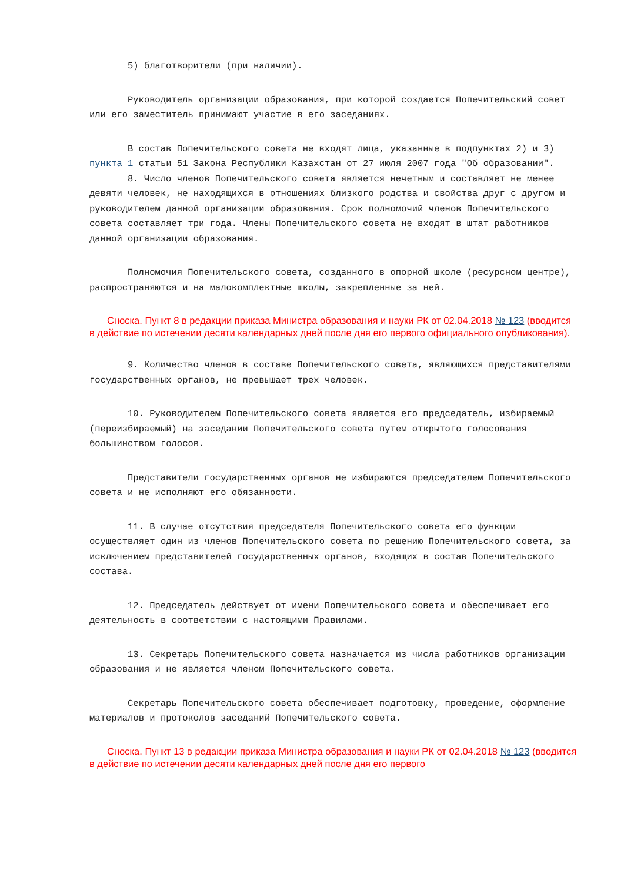5) благотворители (при наличии).
Руководитель организации образования, при которой создается Попечительский совет или его заместитель принимают участие в его заседаниях.
В состав Попечительского совета не входят лица, указанные в подпунктах 2) и 3) пункта 1 статьи 51 Закона Республики Казахстан от 27 июля 2007 года "Об образовании".
8. Число членов Попечительского совета является нечетным и составляет не менее девяти человек, не находящихся в отношениях близкого родства и свойства друг с другом и руководителем данной организации образования. Срок полномочий членов Попечительского совета составляет три года. Члены Попечительского совета не входят в штат работников данной организации образования.
Полномочия Попечительского совета, созданного в опорной школе (ресурсном центре), распространяются и на малокомплектные школы, закрепленные за ней.
Сноска. Пункт 8 в редакции приказа Министра образования и науки РК от 02.04.2018 № 123 (вводится в действие по истечении десяти календарных дней после дня его первого официального опубликования).
9. Количество членов в составе Попечительского совета, являющихся представителями государственных органов, не превышает трех человек.
10. Руководителем Попечительского совета является его председатель, избираемый (переизбираемый) на заседании Попечительского совета путем открытого голосования большинством голосов.
Представители государственных органов не избираются председателем Попечительского совета и не исполняют его обязанности.
11. В случае отсутствия председателя Попечительского совета его функции осуществляет один из членов Попечительского совета по решению Попечительского совета, за исключением представителей государственных органов, входящих в состав Попечительского состава.
12. Председатель действует от имени Попечительского совета и обеспечивает его деятельность в соответствии с настоящими Правилами.
13. Секретарь Попечительского совета назначается из числа работников организации образования и не является членом Попечительского совета.
Секретарь Попечительского совета обеспечивает подготовку, проведение, оформление материалов и протоколов заседаний Попечительского совета.
Сноска. Пункт 13 в редакции приказа Министра образования и науки РК от 02.04.2018 № 123 (вводится в действие по истечении десяти календарных дней после дня его первого